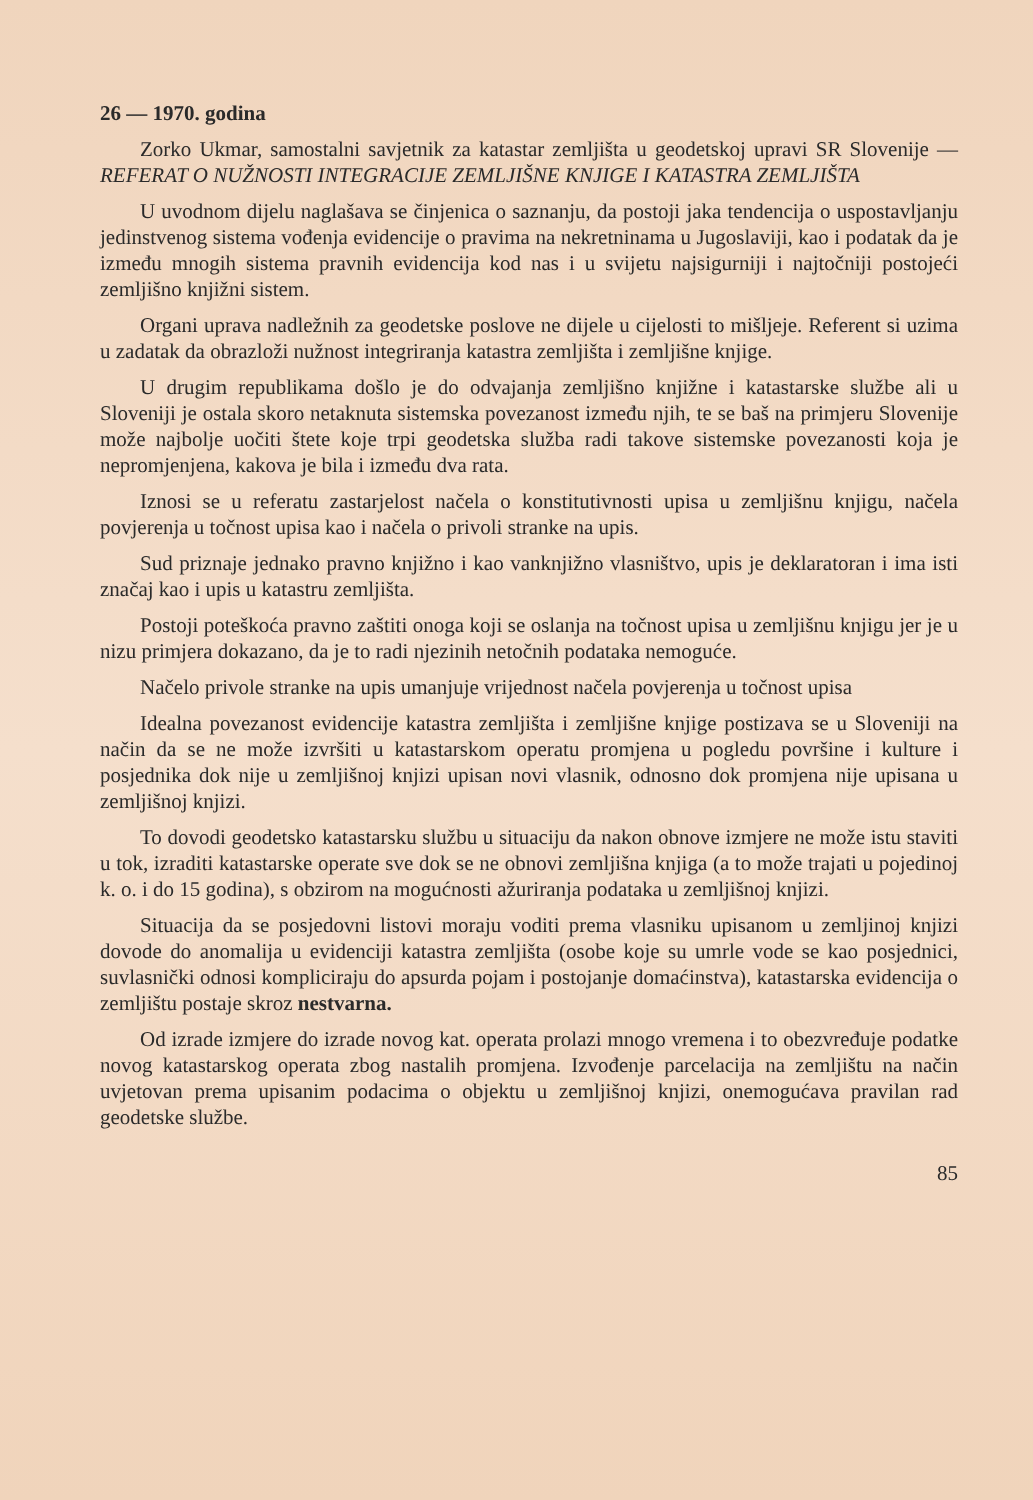26 — 1970. godina
Zorko Ukmar, samostalni savjetnik za katastar zemljišta u geodetskoj upravi SR Slovenije — REFERAT O NUŽNOSTI INTEGRACIJE ZEMLJIŠNE KNJIGE I KATASTRA ZEMLJIŠTA
U uvodnom dijelu naglašava se činjenica o saznanju, da postoji jaka tendencija o uspostavljanju jedinstvenog sistema vođenja evidencije o pravima na nekretninama u Jugoslaviji, kao i podatak da je između mnogih sistema pravnih evidencija kod nas i u svijetu najsigurniji i najtočniji postojeći zemljišno knjižni sistem.
Organi uprava nadležnih za geodetske poslove ne dijele u cijelosti to mišljeje. Referent si uzima u zadatak da obrazloži nužnost integriranja katastra zemljišta i zemljišne knjige.
U drugim republikama došlo je do odvajanja zemljišno knjižne i katastarske službe ali u Sloveniji je ostala skoro netaknuta sistemska povezanost između njih, te se baš na primjeru Slovenije može najbolje uočiti štete koje trpi geodetska služba radi takove sistemske povezanosti koja je nepromjenjena, kakova je bila i između dva rata.
Iznosi se u referatu zastarjelost načela o konstitutivnosti upisa u zemljišnu knjigu, načela povjerenja u točnost upisa kao i načela o privoli stranke na upis.
Sud priznaje jednako pravno knjižno i kao vanknjižno vlasništvo, upis je deklaratoran i ima isti značaj kao i upis u katastru zemljišta.
Postoji poteškoća pravno zaštiti onoga koji se oslanja na točnost upisa u zemljišnu knjigu jer je u nizu primjera dokazano, da je to radi njezinih netočnih podataka nemoguće.
Načelo privole stranke na upis umanjuje vrijednost načela povjerenja u točnost upisa
Idealna povezanost evidencije katastra zemljišta i zemljišne knjige postizava se u Sloveniji na način da se ne može izvršiti u katastarskom operatu promjena u pogledu površine i kulture i posjednika dok nije u zemljišnoj knjizi upisan novi vlasnik, odnosno dok promjena nije upisana u zemljišnoj knjizi.
To dovodi geodetsko katastarsku službu u situaciju da nakon obnove izmjere ne može istu staviti u tok, izraditi katastarske operate sve dok se ne obnovi zemljišna knjiga (a to može trajati u pojedinoj k. o. i do 15 godina), s obzirom na mogućnosti ažuriranja podataka u zemljišnoj knjizi.
Situacija da se posjedovni listovi moraju voditi prema vlasniku upisanom u zemljinoj knjizi dovode do anomalija u evidenciji katastra zemljišta (osobe koje su umrle vode se kao posjednici, suvlasnički odnosi kompliciraju do apsurda pojam i postojanje domaćinstva), katastarska evidencija o zemljištu postaje skroz nestvarna.
Od izrade izmjere do izrade novog kat. operata prolazi mnogo vremena i to obezvređuje podatke novog katastarskog operata zbog nastalih promjena. Izvođenje parcelacija na zemljištu na način uvjetovan prema upisanim podacima o objektu u zemljišnoj knjizi, onemogućava pravilan rad geodetske službe.
85